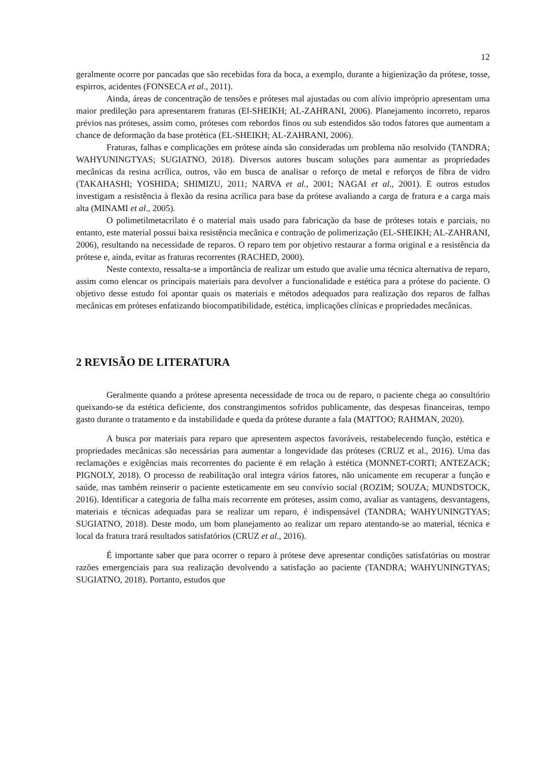12
geralmente ocorre por pancadas que são recebidas fora da boca, a exemplo, durante a higienização da prótese, tosse, espirros, acidentes (FONSECA et al., 2011).
Ainda, áreas de concentração de tensões e próteses mal ajustadas ou com alívio impróprio apresentam uma maior predileção para apresentarem fraturas (El-SHEIKH; AL-ZAHRANI, 2006). Planejamento incorreto, reparos prévios nas próteses, assim como, próteses com rebordos finos ou sub estendidos são todos fatores que aumentam a chance de deformação da base protética (EL-SHEIKH; AL-ZAHRANI, 2006).
Fraturas, falhas e complicações em prótese ainda são consideradas um problema não resolvido (TANDRA; WAHYUNINGTYAS; SUGIATNO, 2018). Diversos autores buscam soluções para aumentar as propriedades mecânicas da resina acrílica, outros, vão em busca de analisar o reforço de metal e reforços de fibra de vidro (TAKAHASHI; YOSHIDA; SHIMIZU, 2011; NARVA et al., 2001; NAGAI et al., 2001). E outros estudos investigam a resistência à flexão da resina acrílica para base da prótese avaliando a carga de fratura e a carga mais alta (MINAMI et al., 2005).
O polimetilmetacrilato é o material mais usado para fabricação da base de próteses totais e parciais, no entanto, este material possui baixa resistência mecânica e contração de polimerização (EL-SHEIKH; AL-ZAHRANI, 2006), resultando na necessidade de reparos. O reparo tem por objetivo restaurar a forma original e a resistência da prótese e, ainda, evitar as fraturas recorrentes (RACHED, 2000).
Neste contexto, ressalta-se a importância de realizar um estudo que avalie uma técnica alternativa de reparo, assim como elencar os principais materiais para devolver a funcionalidade e estética para a prótese do paciente. O objetivo desse estudo foi apontar quais os materiais e métodos adequados para realização dos reparos de falhas mecânicas em próteses enfatizando biocompatibilidade, estética, implicações clínicas e propriedades mecânicas.
2 REVISÃO DE LITERATURA
Geralmente quando a prótese apresenta necessidade de troca ou de reparo, o paciente chega ao consultório queixando-se da estética deficiente, dos constrangimentos sofridos publicamente, das despesas financeiras, tempo gasto durante o tratamento e da instabilidade e queda da prótese durante a fala (MATTOO; RAHMAN, 2020).
A busca por materiais para reparo que apresentem aspectos favoráveis, restabelecendo função, estética e propriedades mecânicas são necessárias para aumentar a longevidade das próteses (CRUZ et al., 2016). Uma das reclamações e exigências mais recorrentes do paciente é em relação à estética (MONNET-CORTI; ANTEZACK; PIGNOLY, 2018). O processo de reabilitação oral integra vários fatores, não unicamente em recuperar a função e saúde, mas também reinserir o paciente esteticamente em seu convívio social (ROZIM; SOUZA; MUNDSTOCK, 2016). Identificar a categoria de falha mais recorrente em próteses, assim como, avaliar as vantagens, desvantagens, materiais e técnicas adequadas para se realizar um reparo, é indispensável (TANDRA; WAHYUNINGTYAS; SUGIATNO, 2018). Deste modo, um bom planejamento ao realizar um reparo atentando-se ao material, técnica e local da fratura trará resultados satisfatórios (CRUZ et al., 2016).
É importante saber que para ocorrer o reparo à prótese deve apresentar condições satisfatórias ou mostrar razões emergenciais para sua realização devolvendo a satisfação ao paciente (TANDRA; WAHYUNINGTYAS; SUGIATNO, 2018). Portanto, estudos que